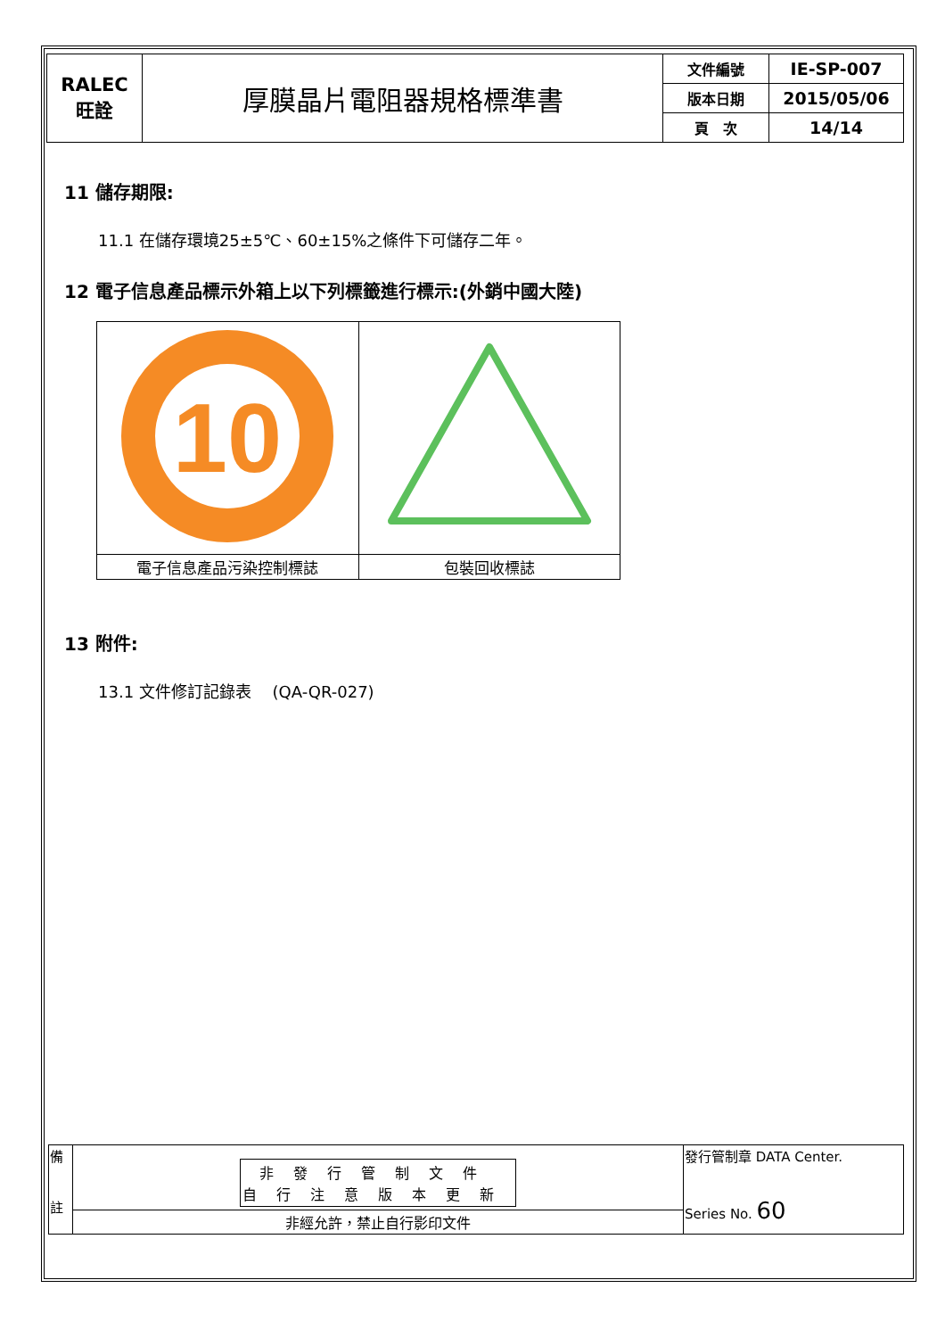| RALEC 旺詮 | 厚膜晶片電阻器規格標準書 | 文件編號 | IE-SP-007 |
| | | 版本日期 | 2015/05/06 |
| | | 頁 次 | 14/14 |
11 儲存期限:
11.1 在儲存環境25±5℃、60±15%之條件下可儲存二年。
12 電子信息產品標示外箱上以下列標籤進行標示:(外銷中國大陸)
| 10 | |
| 電子信息產品污染控制標誌 | 包裝回收標誌 |
13 附件:
13.1 文件修訂記錄表　 (QA-QR-027)
| 備 註 | 非發行管制文件 自行注意版本更新 | 發行管制章 DATA Center. Series No. 60 |
| | 非經允許，禁止自行影印文件 | |